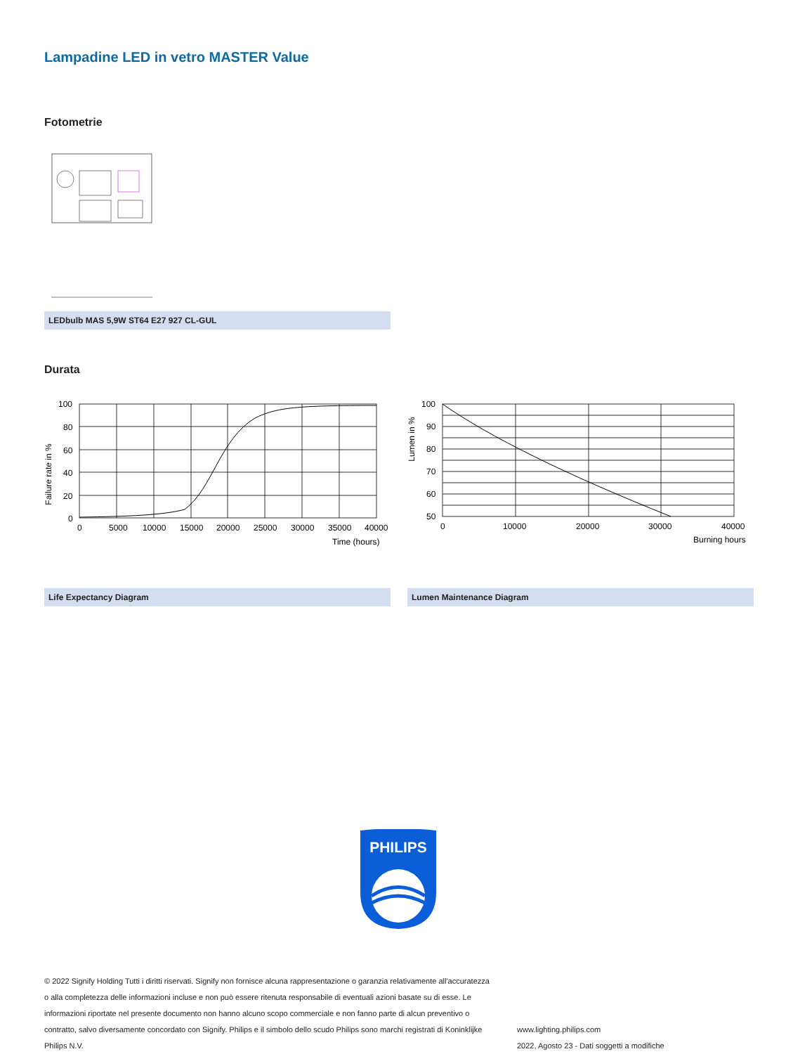Lampadine LED in vetro MASTER Value
Fotometrie
LEDbulb MAS 5,9W ST64 E27 927 CL-GUL
Durata
Failure rate in %
100
80
60
40
20
0
0
5000
10000
15000
20000
25000
30000
35000
40000
Time (hours)
Life Expectancy Diagram
Lumen in %
100
90
80
70
60
50
0
10000
20000
30000
40000
Burning hours
Lumen Maintenance Diagram
PHILIPS
© 2022 Signify Holding Tutti i diritti riservati. Signify non fornisce alcuna rappresentazione o garanzia relativamente all'accuratezza o alla completezza delle informazioni incluse e non può essere ritenuta responsabile di eventuali azioni basate su di esse. Le informazioni riportate nel presente documento non hanno alcuno scopo commerciale e non fanno parte di alcun preventivo o contratto, salvo diversamente concordato con Signify. Philips e il simbolo dello scudo Philips sono marchi registrati di Koninklijke Philips N.V.
www.lighting.philips.com
2022, Agosto 23 - Dati soggetti a modifiche